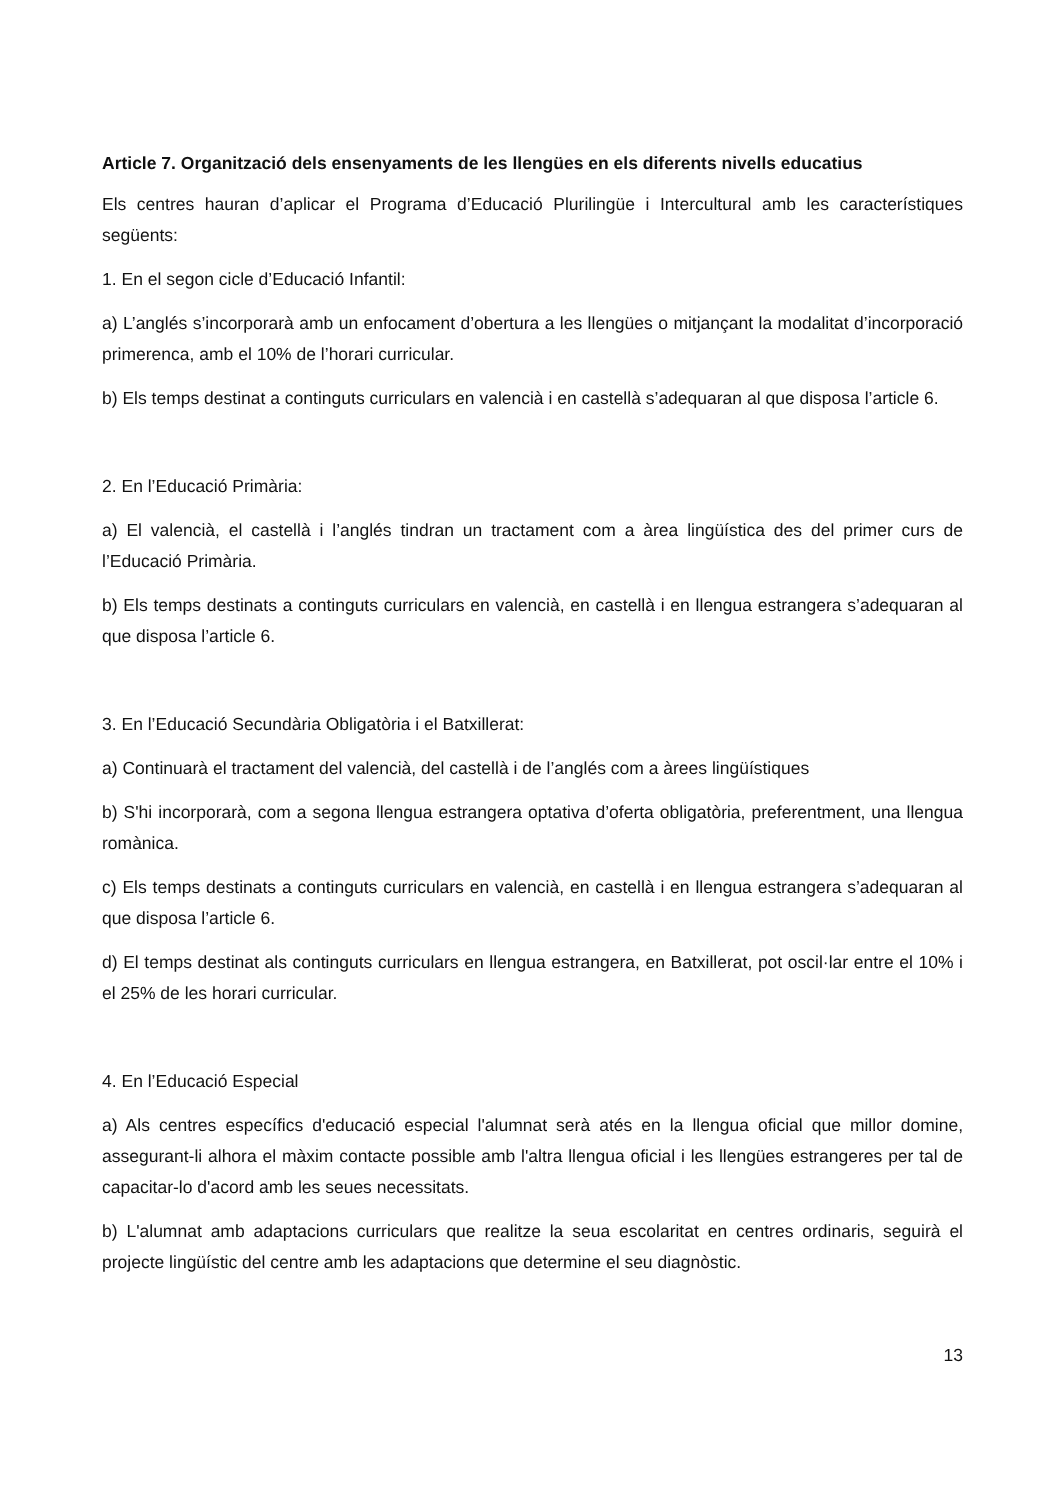Article 7. Organització dels ensenyaments de les llengües en els diferents nivells educatius
Els centres hauran d’aplicar el Programa d’Educació Plurilingüe i Intercultural amb les característiques següents:
1. En el segon cicle d’Educació Infantil:
a) L’anglés s’incorporarà amb un enfocament d’obertura a les llengües o mitjançant la modalitat d’incorporació primerenca, amb el 10% de l’horari curricular.
b) Els temps destinat a continguts curriculars en valencià i en castellà s’adequaran al que disposa l’article 6.
2. En l’Educació Primària:
a) El valencià, el castellà i l’anglés tindran un tractament com a àrea lingüística des del primer curs de l’Educació Primària.
b) Els temps destinats a continguts curriculars en valencià, en castellà i en llengua estrangera s’adequaran al que disposa l’article 6.
3. En l’Educació Secundària Obligatòria i el Batxillerat:
a) Continuarà el tractament del valencià, del castellà i de l’anglés com a àrees lingüístiques
b) S'hi incorporarà, com a segona llengua estrangera optativa d’oferta obligatòria, preferentment, una llengua romànica.
c) Els temps destinats a continguts curriculars en valencià, en castellà i en llengua estrangera s’adequaran al que disposa l’article 6.
d) El temps destinat als continguts curriculars en llengua estrangera, en Batxillerat, pot oscil·lar entre el 10% i el 25% de les horari curricular.
4. En l’Educació Especial
a) Als centres específics d'educació especial l'alumnat serà atés en la llengua oficial que millor domine, assegurant-li alhora el màxim contacte possible amb l'altra llengua oficial i les llengües estrangeres per tal de capacitar-lo d'acord amb les seues necessitats.
b) L'alumnat amb adaptacions curriculars que realitze la seua escolaritat en centres ordinaris, seguirà el projecte lingüístic del centre amb les adaptacions que determine el seu diagnòstic.
13